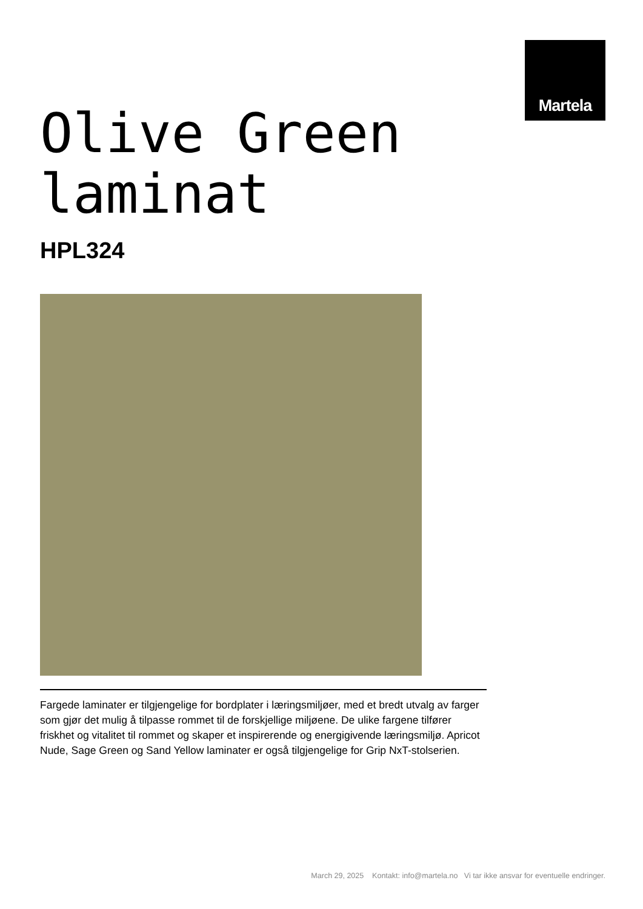Martela
Olive Green
laminat
HPL324
Fargede laminater er tilgjengelige for bordplater i læringsmiljøer, med et bredt utvalg av farger som gjør det mulig å tilpasse rommet til de forskjellige miljøene. De ulike fargene tilfører friskhet og vitalitet til rommet og skaper et inspirerende og energigivende læringsmiljø. Apricot Nude, Sage Green og Sand Yellow laminater er også tilgjengelige for Grip NxT-stolserien.
March 29, 2025 Kontakt: info@martela.no Vi tar ikke ansvar for eventuelle endringer.